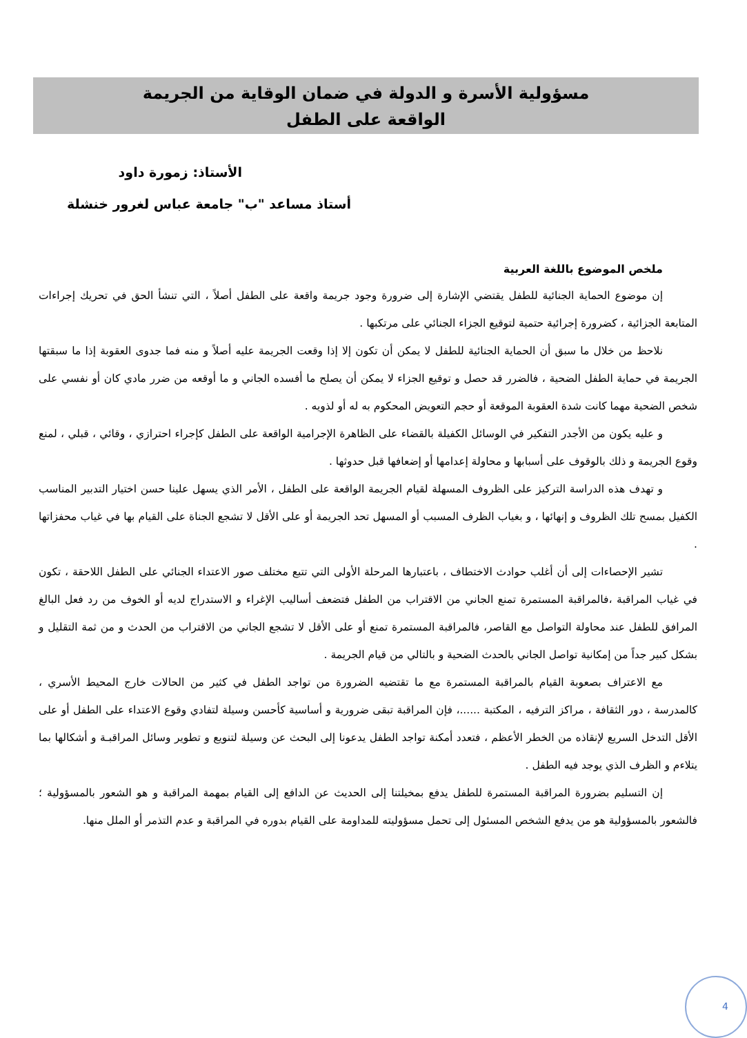مسؤولية الأسرة و الدولة في ضمان الوقاية من الجريمة
الواقعة على الطفل
الأستاذ: زمورة داود
أستاذ مساعد "ب" جامعة عباس لغرور خنشلة
ملخص الموضوع باللغة العربية
إن موضوع الحماية الجنائية للطفل يقتضي الإشارة إلى ضرورة وجود جريمة واقعة على الطفل أصلاً ، التي تنشأ الحق في تحريك إجراءات المتابعة الجزائية ، كضرورة إجرائية حتمية لتوقيع الجزاء الجنائي على مرتكبها .
نلاحظ من خلال ما سبق أن الحماية الجنائية للطفل لا يمكن أن تكون إلا إذا وقعت الجريمة عليه أصلاً و منه فما جدوى العقوبة إذا ما سبقتها الجريمة في حماية الطفل الضحية ، فالضرر قد حصل و توقيع الجزاء لا يمكن أن يصلح ما أفسده الجاني و ما أوقعه من ضرر مادي كان أو نفسي على شخص الضحية مهما كانت شدة العقوبة الموقعة أو حجم التعويض المحكوم به له أو لذويه .
و عليه يكون من الأجدر التفكير في الوسائل الكفيلة بالقضاء على الظاهرة الإجرامية الواقعة على الطفل كإجراء احترازي ، وقائي ، قبلي ، لمنع وقوع الجريمة و ذلك بالوقوف على أسبابها و محاولة إعدامها أو إضعافها قبل حدوثها .
و تهدف هذه الدراسة التركيز على الظروف المسهلة لقيام الجريمة الواقعة على الطفل ، الأمر الذي يسهل علينا حسن اختيار التدبير المناسب الكفيل بمسح تلك الظروف و إنهائها ، و بغياب الظرف المسبب أو المسهل تحد الجريمة أو على الأقل لا تشجع الجناة على القيام بها في غياب محفزاتها .
تشير الإحصاءات إلى أن أغلب حوادث الاختطاف ، باعتبارها المرحلة الأولى التي تتبع مختلف صور الاعتداء الجنائي على الطفل اللاحقة ، تكون في غياب المراقبة ،فالمراقبة المستمرة تمنع الجاني من الاقتراب من الطفل فتضعف أساليب الإغراء و الاستدراج لديه أو الخوف من رد فعل البالغ المرافق للطفل عند محاولة التواصل مع القاصر، فالمراقبة المستمرة تمنع أو على الأقل لا تشجع الجاني من الاقتراب من الحدث و من ثمة التقليل و بشكل كبير جداً من إمكانية تواصل الجاني بالحدث الضحية و بالتالي من قيام الجريمة .
مع الاعتراف بصعوبة القيام بالمراقبة المستمرة مع ما تقتضيه الضرورة من تواجد الطفل في كثير من الحالات خارج المحيط الأسري ، كالمدرسة ، دور الثقافة ، مراكز الترفيه ، المكتبة ......، فإن المراقبة تبقى ضرورية و أساسية كأحسن وسيلة لتفادي وقوع الاعتداء على الطفل أو على الأقل التدخل السريع لإنقاذه من الخطر الأعظم ، فتعدد أمكنة تواجد الطفل يدعونا إلى البحث عن وسيلة لتنويع و تطوير وسائل المراقبـة و أشكالها بما يتلاءم و الظرف الذي يوجد فيه الطفل .
إن التسليم بضرورة المراقبة المستمرة للطفل يدفع بمخيلتنا إلى الحديث عن الدافع إلى القيام بمهمة المراقبة و هو الشعور بالمسؤولية ؛ فالشعور بالمسؤولية هو من يدفع الشخص المسئول إلى تحمل مسؤوليته للمداومة على القيام بدوره في المراقبة و عدم التذمر أو الملل منها.
4